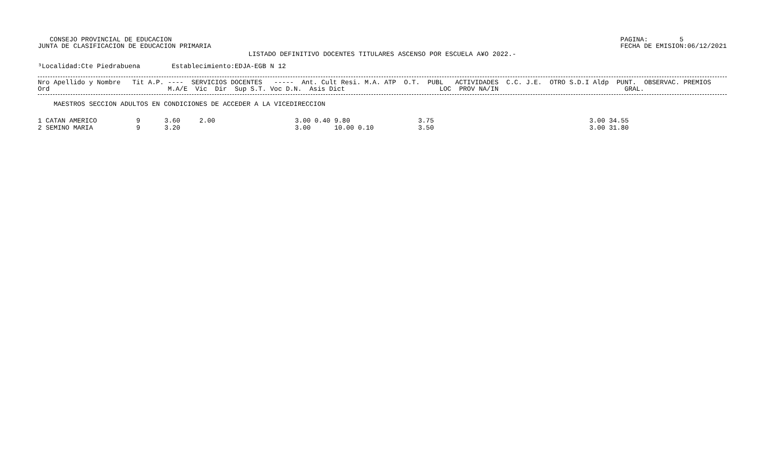CONSEJO PROVINCIAL DE EDUCACION
JUNTA DE CLASIFICACION DE EDUCACION PRIMARIA
PAGINA:        5
FECHA DE EMISION:06/12/2021
LISTADO DEFINITIVO DOCENTES TITULARES ASCENSO POR ESCUELA A¥O 2022.-
³Localidad:Cte Piedrabuena        Establecimiento:EDJA-EGB N 12
Nro Apellido y Nombre   Tit A.P. ----  SERVICIOS DOCENTES   -----  Ant. Cult Resi. M.A. ATP  O.T.  PUBL   ACTIVIDADES  C.C. J.E.  OTRO S.D.I Aldp  PUNT.  OBSERVAC. PREMIOS
Ord                              M.A/E  Vic  Dir  Sup S.T. Voc D.N.  Asis Dict                        LOC  PROV NA/IN                                GRAL.
    MAESTROS SECCION ADULTOS EN CONDICIONES DE ACCEDER A LA VICEDIRECCION
| 1 CATAN AMERICO | 9 | 3.60 | 2.00 | 3.00 0.40 | 9.80 | 3.75 | 3.00 34.55 |
| 2 SEMINO MARIA | 9 | 3.20 | | 3.00 | 10.00 0.10 | 3.50 | 3.00 31.80 |